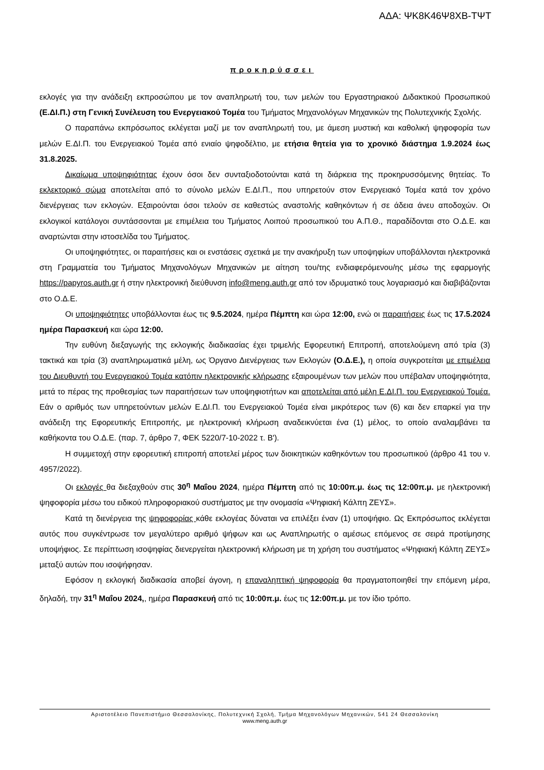ΑΔΑ: ΨΚ8Κ46Ψ8ΧΒ-ΤΨΤ
προκηρύσσει
εκλογές για την ανάδειξη εκπροσώπου με τον αναπληρωτή του, των μελών του Εργαστηριακού Διδακτικού Προσωπικού (Ε.ΔΙ.Π.) στη Γενική Συνέλευση του Ενεργειακού Τομέα του Τμήματος Μηχανολόγων Μηχανικών της Πολυτεχνικής Σχολής.
Ο παραπάνω εκπρόσωπος εκλέγεται μαζί με τον αναπληρωτή του, με άμεση μυστική και καθολική ψηφοφορία των μελών Ε.ΔΙ.Π. του Ενεργειακού Τομέα από ενιαίο ψηφοδέλτιο, με ετήσια θητεία για το χρονικό διάστημα 1.9.2024 έως 31.8.2025.
Δικαίωμα υποψηφιότητας έχουν όσοι δεν συνταξιοδοτούνται κατά τη διάρκεια της προκηρυσσόμενης θητείας. Το εκλεκτορικό σώμα αποτελείται από το σύνολο μελών Ε.ΔΙ.Π., που υπηρετούν στον Ενεργειακό Τομέα κατά τον χρόνο διενέργειας των εκλογών. Εξαιρούνται όσοι τελούν σε καθεστώς αναστολής καθηκόντων ή σε άδεια άνευ αποδοχών. Οι εκλογικοί κατάλογοι συντάσσονται με επιμέλεια του Τμήματος Λοιπού προσωπικού του Α.Π.Θ., παραδίδονται στο Ο.Δ.Ε. και αναρτώνται στην ιστοσελίδα του Τμήματος.
Οι υποψηφιότητες, οι παραιτήσεις και οι ενστάσεις σχετικά με την ανακήρυξη των υποψηφίων υποβάλλονται ηλεκτρονικά στη Γραμματεία του Τμήματος Μηχανολόγων Μηχανικών με αίτηση του/της ενδιαφερόμενου/ης μέσω της εφαρμογής https://papyros.auth.gr ή στην ηλεκτρονική διεύθυνση info@meng.auth.gr από τον ιδρυματικό τους λογαριασμό και διαβιβάζονται στο Ο.Δ.Ε.
Οι υποψηφιότητες υποβάλλονται έως τις 9.5.2024, ημέρα Πέμπτη και ώρα 12:00, ενώ οι παραιτήσεις έως τις 17.5.2024 ημέρα Παρασκευή και ώρα 12:00.
Την ευθύνη διεξαγωγής της εκλογικής διαδικασίας έχει τριμελής Εφορευτική Επιτροπή, αποτελούμενη από τρία (3) τακτικά και τρία (3) αναπληρωματικά μέλη, ως Όργανο Διενέργειας των Εκλογών (Ο.Δ.Ε.), η οποία συγκροτείται με επιμέλεια του Διευθυντή του Ενεργειακού Τομέα κατόπιν ηλεκτρονικής κλήρωσης εξαιρουμένων των μελών που υπέβαλαν υποψηφιότητα, μετά το πέρας της προθεσμίας των παραιτήσεων των υποψηφιοτήτων και αποτελείται από μέλη Ε.ΔΙ.Π. του Ενεργειακού Τομέα. Εάν ο αριθμός των υπηρετούντων μελών Ε.ΔΙ.Π. του Ενεργειακού Τομέα είναι μικρότερος των (6) και δεν επαρκεί για την ανάδειξη της Εφορευτικής Επιτροπής, με ηλεκτρονική κλήρωση αναδεικνύεται ένα (1) μέλος, το οποίο αναλαμβάνει τα καθήκοντα του Ο.Δ.Ε. (παρ. 7, άρθρο 7, ΦΕΚ 5220/7-10-2022 τ. Β').
Η συμμετοχή στην εφορευτική επιτροπή αποτελεί μέρος των διοικητικών καθηκόντων του προσωπικού (άρθρο 41 του ν. 4957/2022).
Οι εκλογές θα διεξαχθούν στις 30<sup>η</sup> Μαΐου 2024, ημέρα Πέμπτη από τις 10:00π.μ. έως τις 12:00π.μ. με ηλεκτρονική ψηφοφορία μέσω του ειδικού πληροφοριακού συστήματος με την ονομασία «Ψηφιακή Κάλπη ΖΕΥΣ».
Κατά τη διενέργεια της ψηφοφορίας κάθε εκλογέας δύναται να επιλέξει έναν (1) υποψήφιο. Ως Εκπρόσωπος εκλέγεται αυτός που συγκέντρωσε τον μεγαλύτερο αριθμό ψήφων και ως Αναπληρωτής ο αμέσως επόμενος σε σειρά προτίμησης υποψήφιος. Σε περίπτωση ισοψηφίας διενεργείται ηλεκτρονική κλήρωση με τη χρήση του συστήματος «Ψηφιακή Κάλπη ΖΕΥΣ» μεταξύ αυτών που ισοψήφησαν.
Εφόσον η εκλογική διαδικασία αποβεί άγονη, η επαναληπτική ψηφοφορία θα πραγματοποιηθεί την επόμενη μέρα, δηλαδή, την 31<sup>η</sup> Μαΐου 2024,, ημέρα Παρασκευή από τις 10:00π.μ. έως τις 12:00π.μ. με τον ίδιο τρόπο.
Αριστοτέλειο Πανεπιστήμιο Θεσσαλονίκης, Πολυτεχνική Σχολή, Τμήμα Μηχανολόγων Μηχανικών, 541 24 Θεσσαλονίκη
www.meng.auth.gr